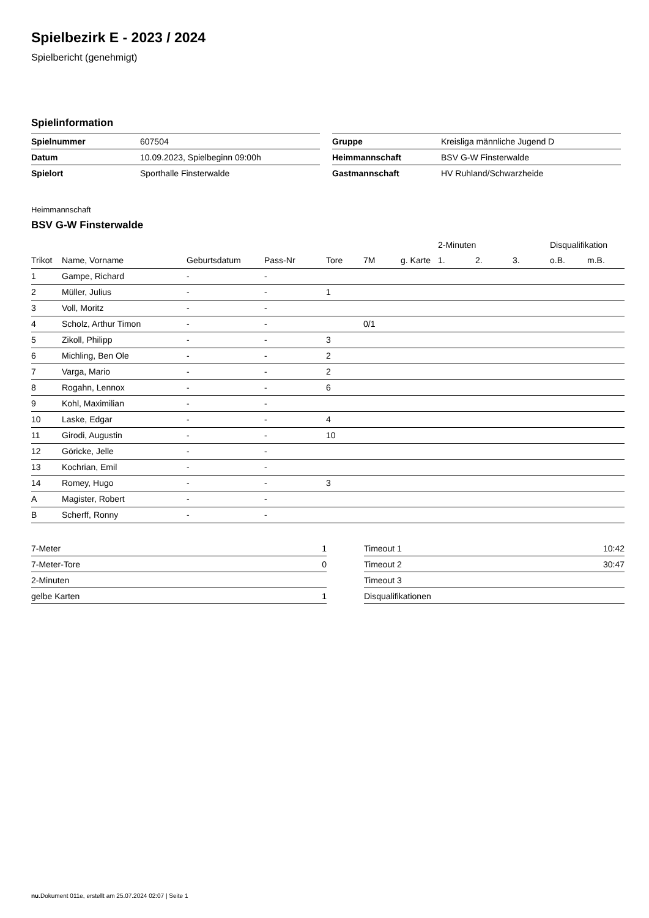Spielbezirk E - 2023 / 2024
Spielbericht (genehmigt)
Spielinformation
| Spielnummer | 607504 |
| Datum | 10.09.2023, Spielbeginn 09:00h |
| Spielort | Sporthalle Finsterwalde |
| Gruppe | Kreisliga männliche Jugend D |
| Heimmannschaft | BSV G-W Finsterwalde |
| Gastmannschaft | HV Ruhland/Schwarzheide |
Heimmannschaft
BSV G-W Finsterwalde
| | | | | | | | 2-Minuten | | | Disqualifikation | |
| --- | --- | --- | --- | --- | --- | --- | --- | --- | --- | --- | --- |
| Trikot | Name, Vorname | Geburtsdatum | Pass-Nr | Tore | 7M | g. Karte | 1. | 2. | 3. | o.B. | m.B. |
| 1 | Gampe, Richard | - | - | | | | | | | | |
| 2 | Müller, Julius | - | - | 1 | | | | | | | |
| 3 | Voll, Moritz | - | - | | | | | | | | |
| 4 | Scholz, Arthur Timon | - | - | | 0/1 | | | | | | |
| 5 | Zikoll, Philipp | - | - | 3 | | | | | | | |
| 6 | Michling, Ben Ole | - | - | 2 | | | | | | | |
| 7 | Varga, Mario | - | - | 2 | | | | | | | |
| 8 | Rogahn, Lennox | - | - | 6 | | | | | | | |
| 9 | Kohl, Maximilian | - | - | | | | | | | | |
| 10 | Laske, Edgar | - | - | 4 | | | | | | | |
| 11 | Girodi, Augustin | - | - | 10 | | | | | | | |
| 12 | Göricke, Jelle | - | - | | | | | | | | |
| 13 | Kochrian, Emil | - | - | | | | | | | | |
| 14 | Romey, Hugo | - | - | 3 | | | | | | | |
| A | Magister, Robert | - | - | | | | | | | | |
| B | Scherff, Ronny | - | - | | | | | | | | |
| 7-Meter | 1 |
| 7-Meter-Tore | 0 |
| 2-Minuten | |
| gelbe Karten | 1 |
| Timeout 1 | 10:42 |
| Timeout 2 | 30:47 |
| Timeout 3 | |
| Disqualifikationen | |
nu.Dokument 011e, erstellt am 25.07.2024 02:07 | Seite 1